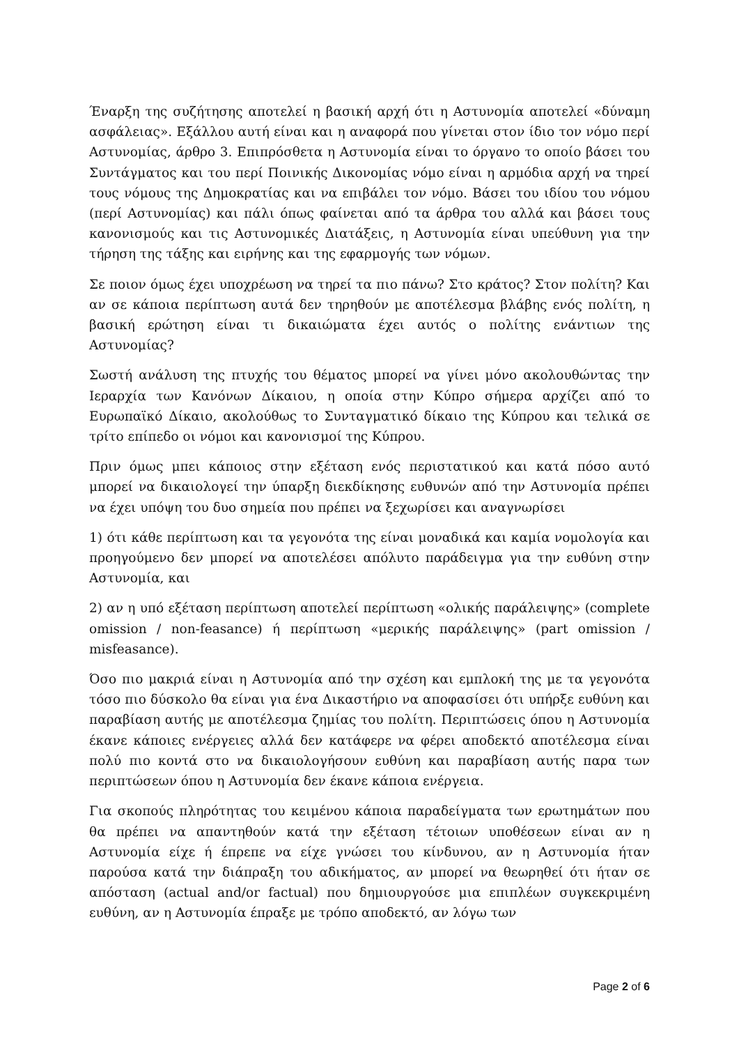Έναρξη της συζήτησης αποτελεί η βασική αρχή ότι η Αστυνομία αποτελεί «δύναμη ασφάλειας». Εξάλλου αυτή είναι και η αναφορά που γίνεται στον ίδιο τον νόμο περί Αστυνομίας, άρθρο 3. Επιπρόσθετα η Αστυνομία είναι το όργανο το οποίο βάσει του Συντάγματος και του περί Ποινικής Δικονομίας νόμο είναι η αρμόδια αρχή να τηρεί τους νόμους της Δημοκρατίας και να επιβάλει τον νόμο. Βάσει του ιδίου του νόμου (περί Αστυνομίας) και πάλι όπως φαίνεται από τα άρθρα του αλλά και βάσει τους κανονισμούς και τις Αστυνομικές Διατάξεις, η Αστυνομία είναι υπεύθυνη για την τήρηση της τάξης και ειρήνης και της εφαρμογής των νόμων.
Σε ποιον όμως έχει υποχρέωση να τηρεί τα πιο πάνω? Στο κράτος? Στον πολίτη? Και αν σε κάποια περίπτωση αυτά δεν τηρηθούν με αποτέλεσμα βλάβης ενός πολίτη, η βασική ερώτηση είναι τι δικαιώματα έχει αυτός ο πολίτης ενάντιων της Αστυνομίας?
Σωστή ανάλυση της πτυχής του θέματος μπορεί να γίνει μόνο ακολουθώντας την Ιεραρχία των Κανόνων Δίκαιου, η οποία στην Κύπρο σήμερα αρχίζει από το Ευρωπαϊκό Δίκαιο, ακολούθως το Συνταγματικό δίκαιο της Κύπρου και τελικά σε τρίτο επίπεδο οι νόμοι και κανονισμοί της Κύπρου.
Πριν όμως μπει κάποιος στην εξέταση ενός περιστατικού και κατά πόσο αυτό μπορεί να δικαιολογεί την ύπαρξη διεκδίκησης ευθυνών από την Αστυνομία πρέπει να έχει υπόψη του δυο σημεία που πρέπει να ξεχωρίσει και αναγνωρίσει
1) ότι κάθε περίπτωση και τα γεγονότα της είναι μοναδικά και καμία νομολογία και προηγούμενο δεν μπορεί να αποτελέσει απόλυτο παράδειγμα για την ευθύνη στην Αστυνομία, και
2) αν η υπό εξέταση περίπτωση αποτελεί περίπτωση «ολικής παράλειψης» (complete omission / non-feasance) ή περίπτωση «μερικής παράλειψης» (part omission / misfeasance).
Όσο πιο μακριά είναι η Αστυνομία από την σχέση και εμπλοκή της με τα γεγονότα τόσο πιο δύσκολο θα είναι για ένα Δικαστήριο να αποφασίσει ότι υπήρξε ευθύνη και παραβίαση αυτής με αποτέλεσμα ζημίας του πολίτη. Περιπτώσεις όπου η Αστυνομία έκανε κάποιες ενέργειες αλλά δεν κατάφερε να φέρει αποδεκτό αποτέλεσμα είναι πολύ πιο κοντά στο να δικαιολογήσουν ευθύνη και παραβίαση αυτής παρα των περιπτώσεων όπου η Αστυνομία δεν έκανε κάποια ενέργεια.
Για σκοπούς πληρότητας του κειμένου κάποια παραδείγματα των ερωτημάτων που θα πρέπει να απαντηθούν κατά την εξέταση τέτοιων υποθέσεων είναι αν η Αστυνομία είχε ή έπρεπε να είχε γνώσει του κίνδυνου, αν η Αστυνομία ήταν παρούσα κατά την διάπραξη του αδικήματος, αν μπορεί να θεωρηθεί ότι ήταν σε απόσταση (actual and/or factual) που δημιουργούσε μια επιπλέων συγκεκριμένη ευθύνη, αν η Αστυνομία έπραξε με τρόπο αποδεκτό, αν λόγω των
Page 2 of 6